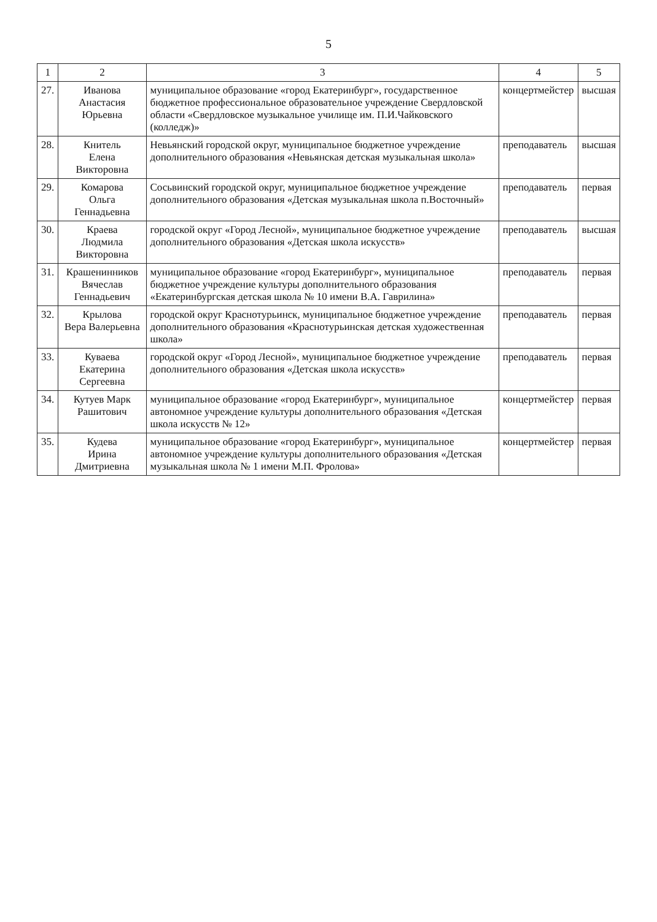5
| 1 | 2 | 3 | 4 | 5 |
| --- | --- | --- | --- | --- |
| 27. | Иванова Анастасия Юрьевна | муниципальное образование «город Екатеринбург», государственное бюджетное профессиональное образовательное учреждение Свердловской области «Свердловское музыкальное училище им. П.И.Чайковского (колледж)» | концертмейстер | высшая |
| 28. | Книтель Елена Викторовна | Невьянский городской округ, муниципальное бюджетное учреждение дополнительного образования «Невьянская детская музыкальная школа» | преподаватель | высшая |
| 29. | Комарова Ольга Геннадьевна | Сосьвинский городской округ, муниципальное бюджетное учреждение дополнительного образования «Детская музыкальная школа п.Восточный» | преподаватель | первая |
| 30. | Краева Людмила Викторовна | городской округ «Город Лесной», муниципальное бюджетное учреждение дополнительного образования «Детская школа искусств» | преподаватель | высшая |
| 31. | Крашенинников Вячеслав Геннадьевич | муниципальное образование «город Екатеринбург», муниципальное бюджетное учреждение культуры дополнительного образования «Екатеринбургская детская школа № 10 имени В.А. Гаврилина» | преподаватель | первая |
| 32. | Крылова Вера Валерьевна | городской округ Краснотурьинск, муниципальное бюджетное учреждение дополнительного образования «Краснотурьинская детская художественная школа» | преподаватель | первая |
| 33. | Куваева Екатерина Сергеевна | городской округ «Город Лесной», муниципальное бюджетное учреждение дополнительного образования «Детская школа искусств» | преподаватель | первая |
| 34. | Кутуев Марк Рашитович | муниципальное образование «город Екатеринбург», муниципальное автономное учреждение культуры дополнительного образования «Детская школа искусств № 12» | концертмейстер | первая |
| 35. | Кудева Ирина Дмитриевна | муниципальное образование «город Екатеринбург», муниципальное автономное учреждение культуры дополнительного образования «Детская музыкальная школа № 1 имени М.П. Фролова» | концертмейстер | первая |